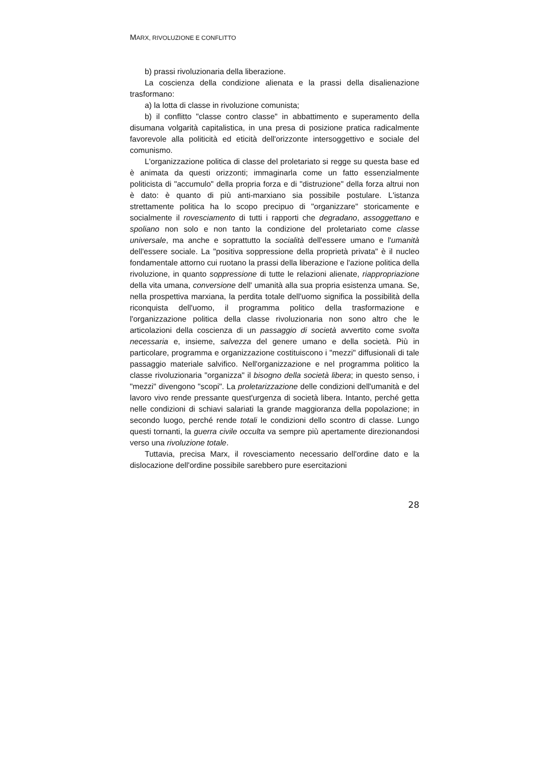MARX, RIVOLUZIONE E CONFLITTO
b) prassi rivoluzionaria della liberazione.
La coscienza della condizione alienata e la prassi della disalienazione trasformano:
a) la lotta di classe in rivoluzione comunista;
b) il conflitto "classe contro classe" in abbattimento e superamento della disumana volgarità capitalistica, in una presa di posizione pratica radicalmente favorevole alla politicità ed eticità dell'orizzonte intersoggettivo e sociale del comunismo.
L'organizzazione politica di classe del proletariato si regge su questa base ed è animata da questi orizzonti; immaginarla come un fatto essenzialmente politicista di "accumulo" della propria forza e di "distruzione" della forza altrui non è dato: è quanto di più anti-marxiano sia possibile postulare. L'istanza strettamente politica ha lo scopo precipuo di "organizzare" storicamente e socialmente il rovesciamento di tutti i rapporti che degradano, assoggettano e spoliano non solo e non tanto la condizione del proletariato come classe universale, ma anche e soprattutto la socialità dell'essere umano e l'umanità dell'essere sociale. La "positiva soppressione della proprietà privata" è il nucleo fondamentale attorno cui ruotano la prassi della liberazione e l'azione politica della rivoluzione, in quanto soppressione di tutte le relazioni alienate, riappropriazione della vita umana, conversione dell' umanità alla sua propria esistenza umana. Se, nella prospettiva marxiana, la perdita totale dell'uomo significa la possibilità della riconquista dell'uomo, il programma politico della trasformazione e l'organizzazione politica della classe rivoluzionaria non sono altro che le articolazioni della coscienza di un passaggio di società avvertito come svolta necessaria e, insieme, salvezza del genere umano e della società. Più in particolare, programma e organizzazione costituiscono i "mezzi" diffusionali di tale passaggio materiale salvifico. Nell'organizzazione e nel programma politico la classe rivoluzionaria "organizza" il bisogno della società libera; in questo senso, i "mezzi" divengono "scopi". La proletarizzazione delle condizioni dell'umanità e del lavoro vivo rende pressante quest'urgenza di società libera. Intanto, perché getta nelle condizioni di schiavi salariati la grande maggioranza della popolazione; in secondo luogo, perché rende totali le condizioni dello scontro di classe. Lungo questi tornanti, la guerra civile occulta va sempre più apertamente direzionandosi verso una rivoluzione totale.
Tuttavia, precisa Marx, il rovesciamento necessario dell'ordine dato e la dislocazione dell'ordine possibile sarebbero pure esercitazioni
28